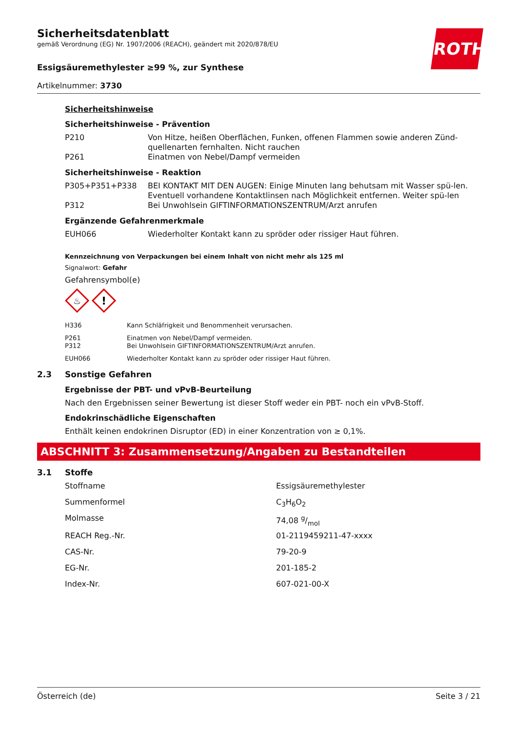ROTH
Sicherheitsdatenblatt
gemäß Verordnung (EG) Nr. 1907/2006 (REACH), geändert mit 2020/878/EU
Essigsäuremethylester ≥99 %, zur Synthese
Artikelnummer: 3730
Sicherheitshinweise
Sicherheitshinweise - Prävention
| P210 | Von Hitze, heißen Oberflächen, Funken, offenen Flammen sowie anderen Zünd-quellenarten fernhalten. Nicht rauchen |
| P261 | Einatmen von Nebel/Dampf vermeiden |
Sicherheitshinweise - Reaktion
| P305+P351+P338 | BEI KONTAKT MIT DEN AUGEN: Einige Minuten lang behutsam mit Wasser spü-len. Eventuell vorhandene Kontaktlinsen nach Möglichkeit entfernen. Weiter spü-len |
| P312 | Bei Unwohlsein GIFTINFORMATIONSZENTRUM/Arzt anrufen |
Ergänzende Gefahrenmerkmale
| EUH066 | Wiederholter Kontakt kann zu spröder oder rissiger Haut führen. |
Kennzeichnung von Verpackungen bei einem Inhalt von nicht mehr als 125 ml
Signalwort: Gefahr
Gefahrensymbol(e)
♨
!
| H336 | Kann Schläfrigkeit und Benommenheit verursachen. |
| P261 | Einatmen von Nebel/Dampf vermeiden. |
| P312 | Bei Unwohlsein GIFTINFORMATIONSZENTRUM/Arzt anrufen. |
| EUH066 | Wiederholter Kontakt kann zu spröder oder rissiger Haut führen. |
2.3 Sonstige Gefahren
Ergebnisse der PBT- und vPvB-Beurteilung
Nach den Ergebnissen seiner Bewertung ist dieser Stoff weder ein PBT- noch ein vPvB-Stoff.
Endokrinschädliche Eigenschaften
Enthält keinen endokrinen Disruptor (ED) in einer Konzentration von ≥ 0,1%.
ABSCHNITT 3: Zusammensetzung/Angaben zu Bestandteilen
3.1 Stoffe
| Stoffname | Essigsäuremethylester |
| Summenformel | C<sub>3</sub>H<sub>6</sub>O<sub>2</sub> |
| Molmasse | 74,08 g/mol |
| REACH Reg.-Nr. | 01-2119459211-47-xxxx |
| CAS-Nr. | 79-20-9 |
| EG-Nr. | 201-185-2 |
| Index-Nr. | 607-021-00-X |
Österreich (de) Seite 3 / 21